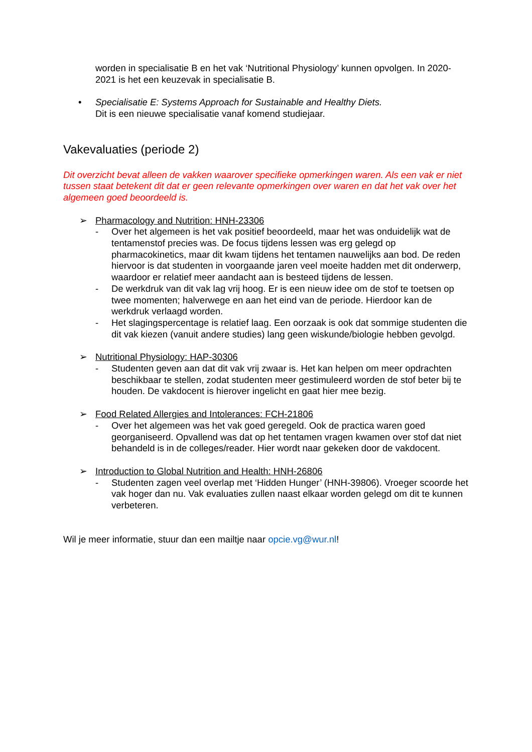worden in specialisatie B en het vak ‘Nutritional Physiology’ kunnen opvolgen. In 2020-2021 is het een keuzevak in specialisatie B.
• Specialisatie E: Systems Approach for Sustainable and Healthy Diets.
Dit is een nieuwe specialisatie vanaf komend studiejaar.
Vakevaluaties (periode 2)
Dit overzicht bevat alleen de vakken waarover specifieke opmerkingen waren. Als een vak er niet tussen staat betekent dit dat er geen relevante opmerkingen over waren en dat het vak over het algemeen goed beoordeeld is.
➢ Pharmacology and Nutrition: HNH-23306
- Over het algemeen is het vak positief beoordeeld, maar het was onduidelijk wat de tentamenstof precies was. De focus tijdens lessen was erg gelegd op pharmacokinetics, maar dit kwam tijdens het tentamen nauwelijks aan bod. De reden hiervoor is dat studenten in voorgaande jaren veel moeite hadden met dit onderwerp, waardoor er relatief meer aandacht aan is besteed tijdens de lessen.
- De werkdruk van dit vak lag vrij hoog. Er is een nieuw idee om de stof te toetsen op twee momenten; halverwege en aan het eind van de periode. Hierdoor kan de werkdruk verlaagd worden.
- Het slagingspercentage is relatief laag. Een oorzaak is ook dat sommige studenten die dit vak kiezen (vanuit andere studies) lang geen wiskunde/biologie hebben gevolgd.
➢ Nutritional Physiology: HAP-30306
- Studenten geven aan dat dit vak vrij zwaar is. Het kan helpen om meer opdrachten beschikbaar te stellen, zodat studenten meer gestimuleerd worden de stof beter bij te houden. De vakdocent is hierover ingelicht en gaat hier mee bezig.
➢ Food Related Allergies and Intolerances: FCH-21806
- Over het algemeen was het vak goed geregeld. Ook de practica waren goed georganiseerd. Opvallend was dat op het tentamen vragen kwamen over stof dat niet behandeld is in de colleges/reader. Hier wordt naar gekeken door de vakdocent.
➢ Introduction to Global Nutrition and Health: HNH-26806
- Studenten zagen veel overlap met ‘Hidden Hunger’ (HNH-39806). Vroeger scoorde het vak hoger dan nu. Vak evaluaties zullen naast elkaar worden gelegd om dit te kunnen verbeteren.
Wil je meer informatie, stuur dan een mailtje naar opcie.vg@wur.nl!